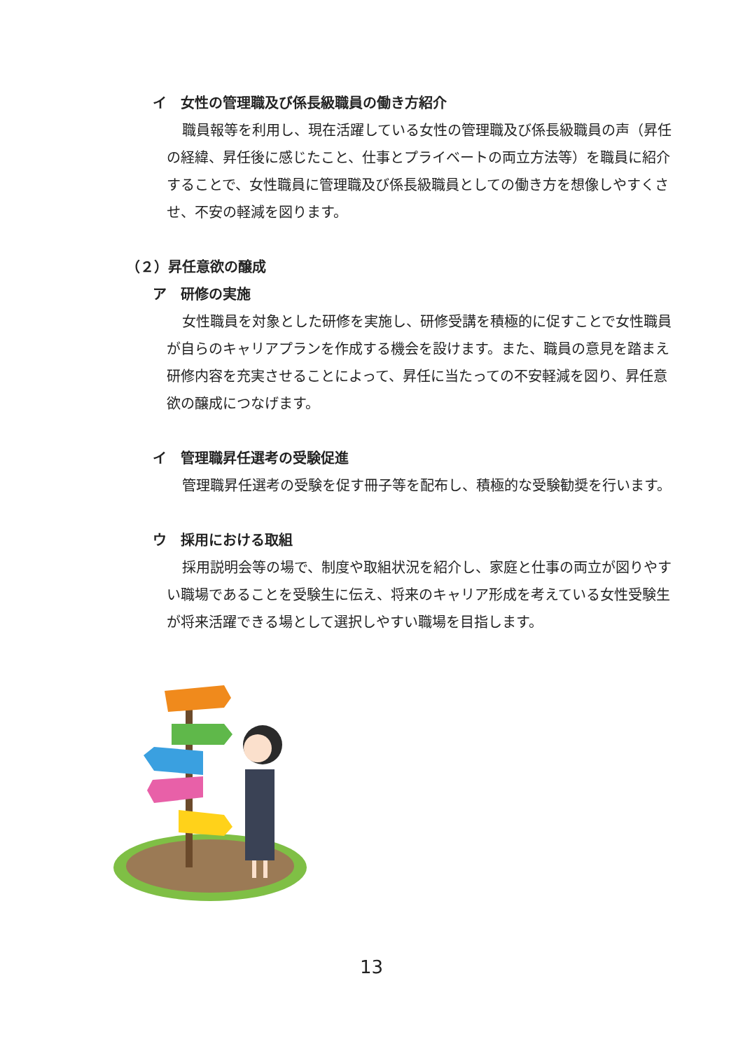イ　女性の管理職及び係長級職員の働き方紹介
職員報等を利用し、現在活躍している女性の管理職及び係長級職員の声（昇任の経緯、昇任後に感じたこと、仕事とプライベートの両立方法等）を職員に紹介することで、女性職員に管理職及び係長級職員としての働き方を想像しやすくさせ、不安の軽減を図ります。
（２）昇任意欲の醸成
ア　研修の実施
女性職員を対象とした研修を実施し、研修受講を積極的に促すことで女性職員が自らのキャリアプランを作成する機会を設けます。また、職員の意見を踏まえ研修内容を充実させることによって、昇任に当たっての不安軽減を図り、昇任意欲の醸成につなげます。
イ　管理職昇任選考の受験促進
管理職昇任選考の受験を促す冊子等を配布し、積極的な受験勧奨を行います。
ウ　採用における取組
採用説明会等の場で、制度や取組状況を紹介し、家庭と仕事の両立が図りやすい職場であることを受験生に伝え、将来のキャリア形成を考えている女性受験生が将来活躍できる場として選択しやすい職場を目指します。
13